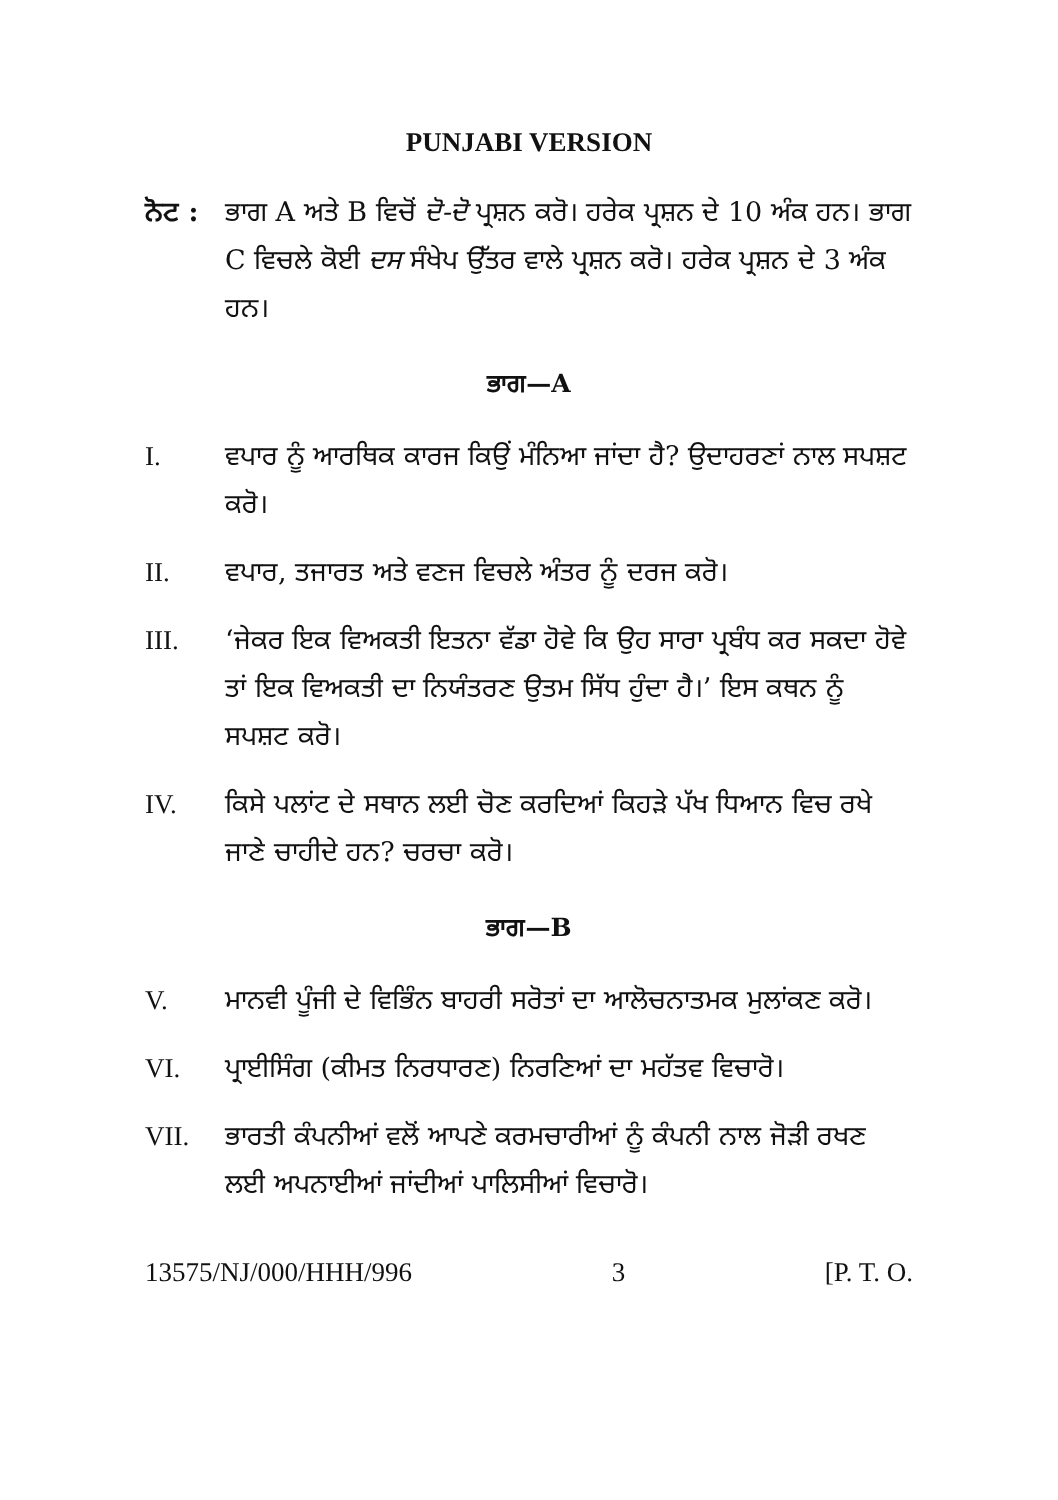PUNJABI VERSION
ਨੋਟ :
ਭਾਗ A ਅਤੇ B ਵਿਚੋਂ ਦੋ-ਦੋ ਪ੍ਰਸ਼ਨ ਕਰੋ। ਹਰੇਕ ਪ੍ਰਸ਼ਨ ਦੇ 10 ਅੰਕ ਹਨ। ਭਾਗ C ਵਿਚਲੇ ਕੋਈ ਦਸ ਸੰਖੇਪ ਉੱਤਰ ਵਾਲੇ ਪ੍ਰਸ਼ਨ ਕਰੋ। ਹਰੇਕ ਪ੍ਰਸ਼ਨ ਦੇ 3 ਅੰਕ ਹਨ।
ਭਾਗ—A
I. ਵਪਾਰ ਨੂੰ ਆਰਥਿਕ ਕਾਰਜ ਕਿਉਂ ਮੰਨਿਆ ਜਾਂਦਾ ਹੈ? ਉਦਾਹਰਣਾਂ ਨਾਲ ਸਪਸ਼ਟ ਕਰੋ।
II. ਵਪਾਰ, ਤਜਾਰਤ ਅਤੇ ਵਣਜ ਵਿਚਲੇ ਅੰਤਰ ਨੂੰ ਦਰਜ ਕਰੋ।
III. ‘ਜੇਕਰ ਇਕ ਵਿਅਕਤੀ ਇਤਨਾ ਵੱਡਾ ਹੋਵੇ ਕਿ ਉਹ ਸਾਰਾ ਪ੍ਰਬੰਧ ਕਰ ਸਕਦਾ ਹੋਵੇ ਤਾਂ ਇਕ ਵਿਅਕਤੀ ਦਾ ਨਿਯੰਤਰਣ ਉਤਮ ਸਿੱਧ ਹੁੰਦਾ ਹੈ।’ ਇਸ ਕਥਨ ਨੂੰ ਸਪਸ਼ਟ ਕਰੋ।
IV. ਕਿਸੇ ਪਲਾਂਟ ਦੇ ਸਥਾਨ ਲਈ ਚੋਣ ਕਰਦਿਆਂ ਕਿਹੜੇ ਪੱਖ ਧਿਆਨ ਵਿਚ ਰਖੇ ਜਾਣੇ ਚਾਹੀਦੇ ਹਨ? ਚਰਚਾ ਕਰੋ।
ਭਾਗ—B
V. ਮਾਨਵੀ ਪੂੰਜੀ ਦੇ ਵਿਭਿੰਨ ਬਾਹਰੀ ਸਰੋਤਾਂ ਦਾ ਆਲੋਚਨਾਤਮਕ ਮੁਲਾਂਕਣ ਕਰੋ।
VI. ਪ੍ਰਾਈਸਿੰਗ (ਕੀਮਤ ਨਿਰਧਾਰਣ) ਨਿਰਣਿਆਂ ਦਾ ਮਹੱਤਵ ਵਿਚਾਰੋ।
VII. ਭਾਰਤੀ ਕੰਪਨੀਆਂ ਵਲੋਂ ਆਪਣੇ ਕਰਮਚਾਰੀਆਂ ਨੂੰ ਕੰਪਨੀ ਨਾਲ ਜੋੜੀ ਰਖਣ ਲਈ ਅਪਨਾਈਆਂ ਜਾਂਦੀਆਂ ਪਾਲਿਸੀਆਂ ਵਿਚਾਰੋ।
13575/NJ/000/HHH/996 3 [P. T. O.